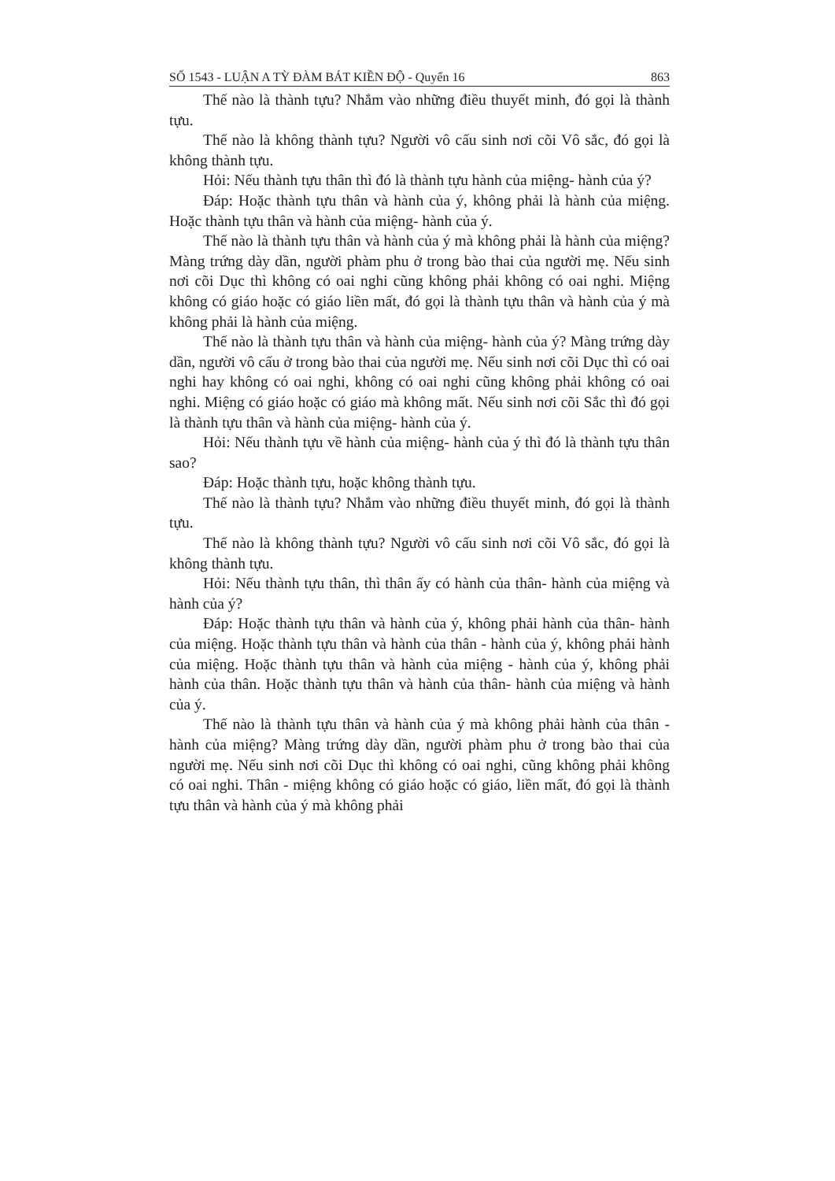SỐ 1543 - LUẬN A TỲ ĐÀM BÁT KIỀN ĐỘ - Quyển 16 863
Thế nào là thành tựu? Nhắm vào những điều thuyết minh, đó gọi là thành tựu.
Thế nào là không thành tựu? Người vô cấu sinh nơi cõi Vô sắc, đó gọi là không thành tựu.
Hỏi: Nếu thành tựu thân thì đó là thành tựu hành của miệng- hành của ý?
Đáp: Hoặc thành tựu thân và hành của ý, không phải là hành của miệng. Hoặc thành tựu thân và hành của miệng- hành của ý.
Thế nào là thành tựu thân và hành của ý mà không phải là hành của miệng? Màng trứng dày dần, người phàm phu ở trong bào thai của người mẹ. Nếu sinh nơi cõi Dục thì không có oai nghi cũng không phải không có oai nghi. Miệng không có giáo hoặc có giáo liền mất, đó gọi là thành tựu thân và hành của ý mà không phải là hành của miệng.
Thế nào là thành tựu thân và hành của miệng- hành của ý? Màng trứng dày dần, người vô cấu ở trong bào thai của người mẹ. Nếu sinh nơi cõi Dục thì có oai nghi hay không có oai nghi, không có oai nghi cũng không phải không có oai nghi. Miệng có giáo hoặc có giáo mà không mất. Nếu sinh nơi cõi Sắc thì đó gọi là thành tựu thân và hành của miệng- hành của ý.
Hỏi: Nếu thành tựu về hành của miệng- hành của ý thì đó là thành tựu thân sao?
Đáp: Hoặc thành tựu, hoặc không thành tựu.
Thế nào là thành tựu? Nhắm vào những điều thuyết minh, đó gọi là thành tựu.
Thế nào là không thành tựu? Người vô cấu sinh nơi cõi Vô sắc, đó gọi là không thành tựu.
Hỏi: Nếu thành tựu thân, thì thân ấy có hành của thân- hành của miệng và hành của ý?
Đáp: Hoặc thành tựu thân và hành của ý, không phải hành của thân- hành của miệng. Hoặc thành tựu thân và hành của thân - hành của ý, không phải hành của miệng. Hoặc thành tựu thân và hành của miệng - hành của ý, không phải hành của thân. Hoặc thành tựu thân và hành của thân- hành của miệng và hành của ý.
Thế nào là thành tựu thân và hành của ý mà không phải hành của thân - hành của miệng? Màng trứng dày dần, người phàm phu ở trong bào thai của người mẹ. Nếu sinh nơi cõi Dục thì không có oai nghi, cũng không phải không có oai nghi. Thân - miệng không có giáo hoặc có giáo, liền mất, đó gọi là thành tựu thân và hành của ý mà không phải